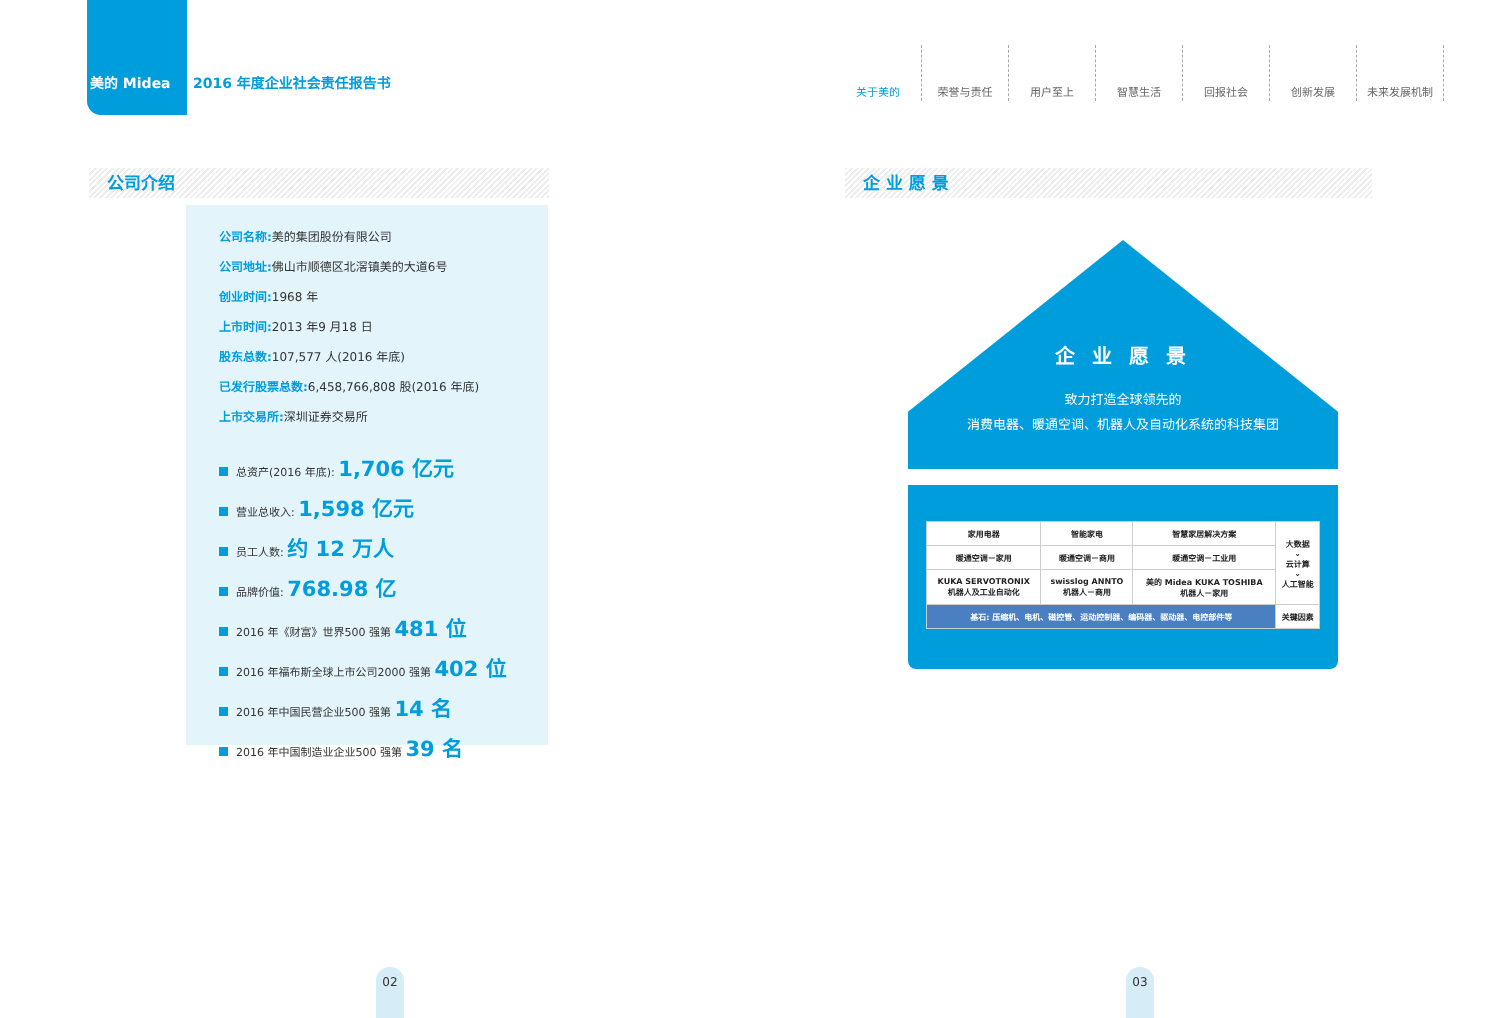美的 Midea 2016 年度企业社会责任报告书
关于美的 荣誉与责任 用户至上 智慧生活 回报社会 创新发展 未来发展机制
公司介绍 企 业 愿 景
公司名称: 美的集团股份有限公司
公司地址: 佛山市顺德区北滘镇美的大道6号
创业时间: 1968 年
上市时间: 2013 年9 月18 日
股东总数: 107,577 人(2016 年底)
已发行股票总数: 6,458,766,808 股(2016 年底)
上市交易所: 深圳证券交易所
总资产(2016 年底): 1,706 亿元
营业总收入: 1,598 亿元
员工人数: 约 12 万人
品牌价值: 768.98 亿
2016 年《财富》世界500 强第 481 位
2016 年福布斯全球上市公司2000 强第 402 位
2016 年中国民营企业500 强第 14 名
2016 年中国制造业企业500 强第 39 名
企 业 愿 景
致力打造全球领先的
消费电器、暖通空调、机器人及自动化系统的科技集团
| 家用电器 | 智能家电 | 智慧家居解决方案 | 大数据 ⌄ 云计算 ⌄ 人工智能 |
| 暖通空调－家用 | 暖通空调－商用 | 暖通空调－工业用 | |
| KUKA SERVOTRONIX 机器人及工业自动化 | swisslog ANNTO 机器人－商用 | 美的 Midea KUKA TOSHIBA 机器人－家用 | |
| 基石: 压缩机、电机、磁控管、运动控制器、编码器、驱动器、电控部件等 | | | 关键因素 |
02 03